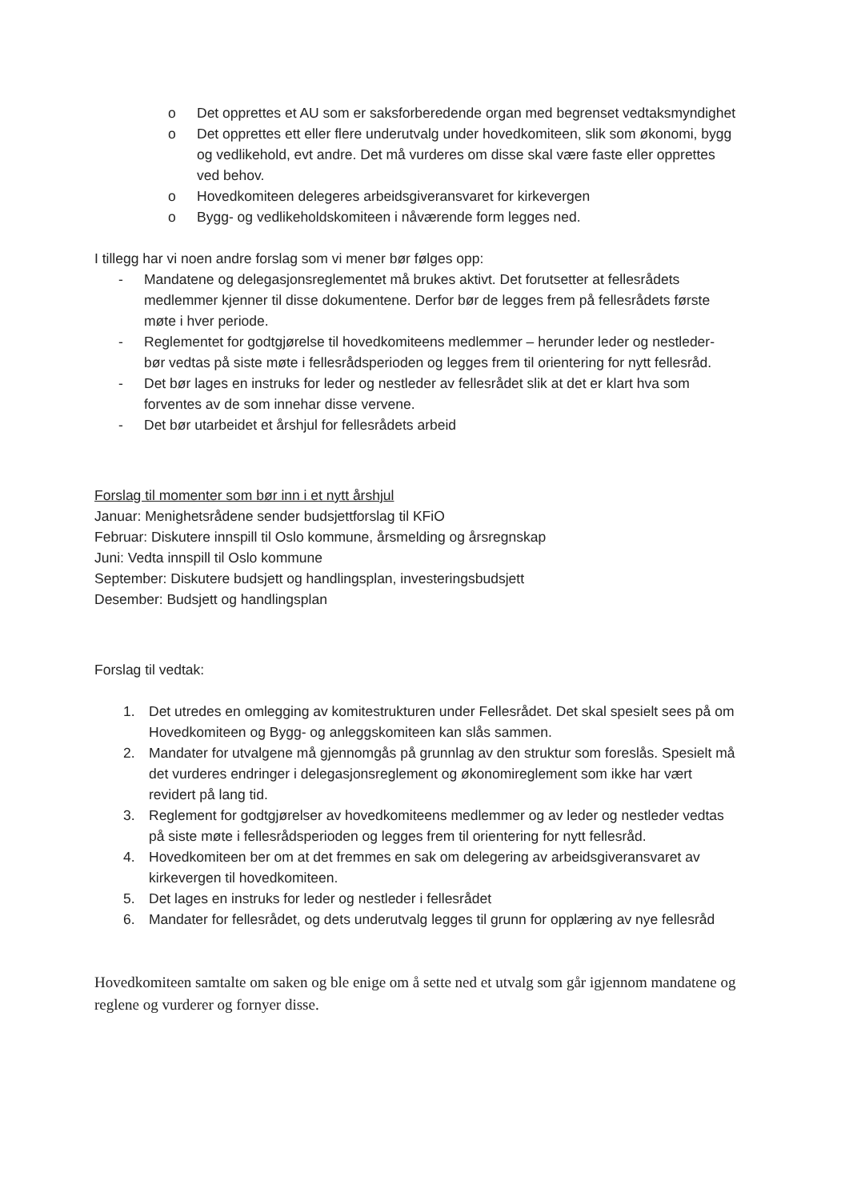o Det opprettes et AU som er saksforberedende organ med begrenset vedtaksmyndighet
o Det opprettes ett eller flere underutvalg under hovedkomiteen, slik som økonomi, bygg og vedlikehold, evt andre. Det må vurderes om disse skal være faste eller opprettes ved behov.
o Hovedkomiteen delegeres arbeidsgiveransvaret for kirkevergen
o Bygg- og vedlikeholdskomiteen i nåværende form legges ned.
I tillegg har vi noen andre forslag som vi mener bør følges opp:
- Mandatene og delegasjonsreglementet må brukes aktivt. Det forutsetter at fellesrådets medlemmer kjenner til disse dokumentene. Derfor bør de legges frem på fellesrådets første møte i hver periode.
- Reglementet for godtgjørelse til hovedkomiteens medlemmer – herunder leder og nestleder- bør vedtas på siste møte i fellesrådsperioden og legges frem til orientering for nytt fellesråd.
- Det bør lages en instruks for leder og nestleder av fellesrådet slik at det er klart hva som forventes av de som innehar disse vervene.
- Det bør utarbeidet et årshjul for fellesrådets arbeid
Forslag til momenter som bør inn i et nytt årshjul
Januar: Menighetsrådene sender budsjettforslag til KFiO
Februar: Diskutere innspill til Oslo kommune, årsmelding og årsregnskap
Juni: Vedta innspill til Oslo kommune
September: Diskutere budsjett og handlingsplan, investeringsbudsjett
Desember: Budsjett og handlingsplan
Forslag til vedtak:
1. Det utredes en omlegging av komitestrukturen under Fellesrådet. Det skal spesielt sees på om Hovedkomiteen og Bygg- og anleggskomiteen kan slås sammen.
2. Mandater for utvalgene må gjennomgås på grunnlag av den struktur som foreslås. Spesielt må det vurderes endringer i delegasjonsreglement og økonomireglement som ikke har vært revidert på lang tid.
3. Reglement for godtgjørelser av hovedkomiteens medlemmer og av leder og nestleder vedtas på siste møte i fellesrådsperioden og legges frem til orientering for nytt fellesråd.
4. Hovedkomiteen ber om at det fremmes en sak om delegering av arbeidsgiveransvaret av kirkevergen til hovedkomiteen.
5. Det lages en instruks for leder og nestleder i fellesrådet
6. Mandater for fellesrådet, og dets underutvalg legges til grunn for opplæring av nye fellesråd
Hovedkomiteen samtalte om saken og ble enige om å sette ned et utvalg som går igjennom mandatene og reglene og vurderer og fornyer disse.